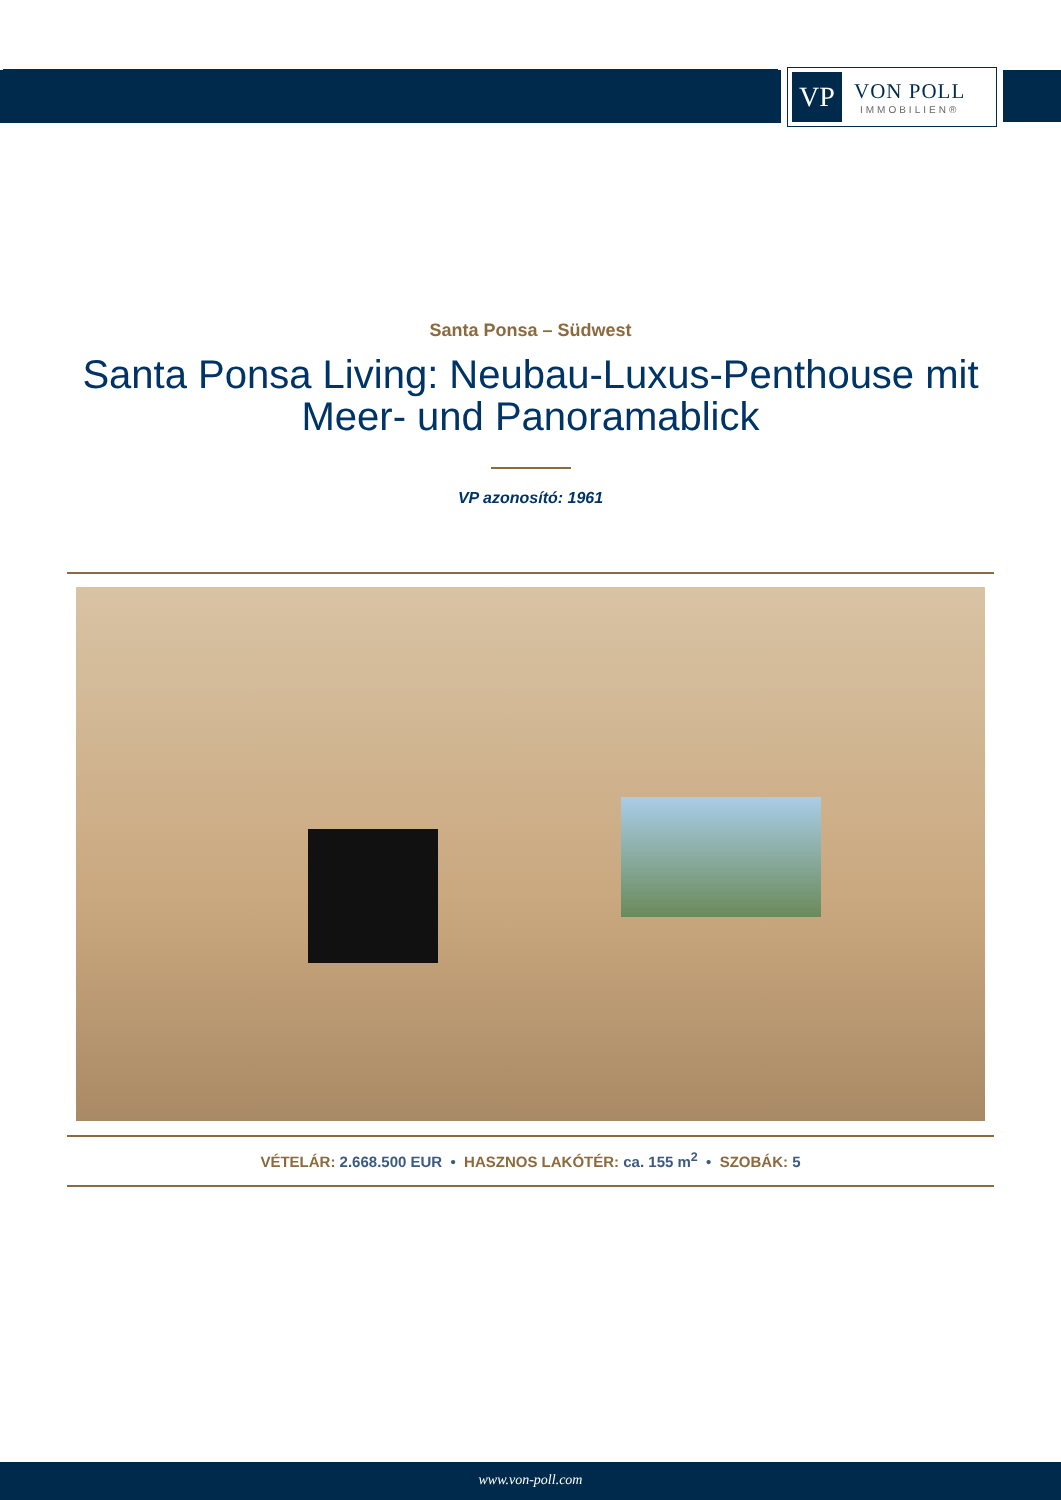VP
VON POLL
IMMOBILIEN®
Santa Ponsa – Südwest
Santa Ponsa Living: Neubau-Luxus-Penthouse mit Meer- und Panoramablick
VP azonosító: 1961
VÉTELÁR: 2.668.500 EUR • HASZNOS LAKÓTÉR: ca. 155 m<sup>2</sup> • SZOBÁK: 5
www.von-poll.com